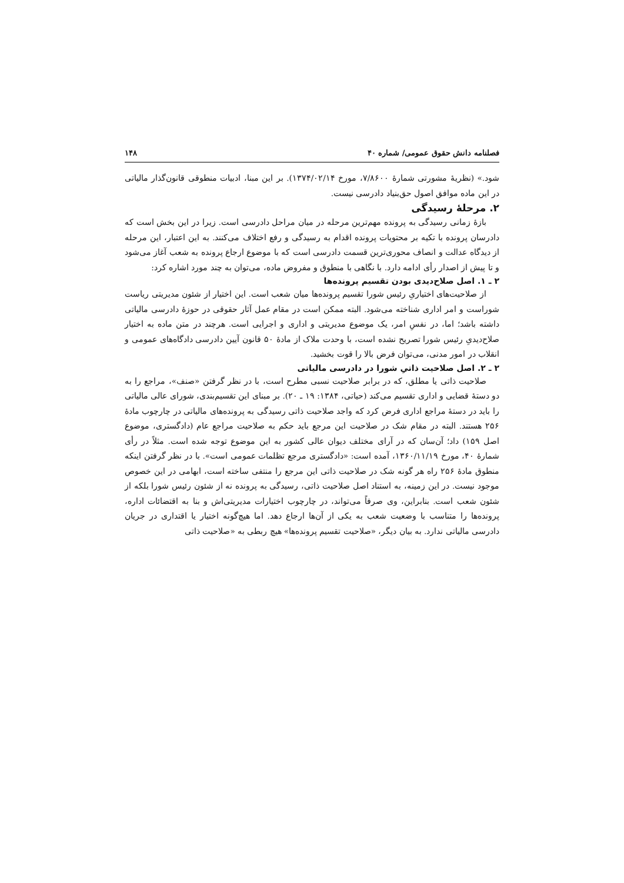فصلنامه دانش حقوق عمومی/ شماره ۴۰ ۱۴۸
شود.» (نظریهٔ مشورتی شمارهٔ ۷/۸۶۰۰، مورخ ۱۳۷۴/۰۲/۱۴). بر این مبنا، ادبیات منطوقی قانون‌گذار مالیاتی در این ماده موافق اصول حق‌بنیاد دادرسی نیست.
۲. مرحلهٔ رسیدگی
بازهٔ زمانی رسیدگی به پرونده مهم‌ترین مرحله در میان مراحل دادرسی است. زیرا در این بخش است که دادرسان پرونده با تکیه بر محتویات پرونده اقدام به رسیدگی و رفع اختلاف می‌کنند. به این اعتبار، این مرحله از دیدگاه عدالت و انصاف محوری‌ترین قسمت دادرسی است که با موضوع ارجاع پرونده به شعب آغاز می‌شود و تا پیش از اصدار رأی ادامه دارد. با نگاهی با منطوق و مفروض ماده، می‌توان به چند مورد اشاره کرد:
۲ ـ ۱. اصل صلاح‌دیدی بودن تقسیم پرونده‌ها
از صلاحیت‌های اختیاریِ رئیس شورا تقسیم پرونده‌ها میان شعب است. این اختیار از شئون مدیریتی ریاست شوراست و امر اداری شناخته می‌شود. البته ممکن است در مقام عمل آثار حقوقی در حوزهٔ دادرسی مالیاتی داشته باشد؛ اما، در نفسِ امر، یک موضوع مدیریتی و اداری و اجرایی است. هرچند در متن ماده به اختیار صلاح‌دیدیِ رئیس شورا تصریح نشده است، با وحدت ملاک از مادهٔ ۵۰ قانون آیین دادرسی دادگاه‌های عمومی و انقلاب در امور مدنی، می‌توان فرض بالا را قوت بخشید.
۲ ـ ۲. اصل صلاحیت ذاتیِ شورا در دادرسی مالیاتی
صلاحیت ذاتی یا مطلق، که در برابر صلاحیت نسبی مطرح است، با در نظر گرفتن «صنف»، مراجع را به دو دستهٔ قضایی و اداری تقسیم می‌کند (حیاتی، ۱۳۸۴: ۱۹ ـ ۲۰). بر مبنای این تقسیم‌بندی، شورای عالی مالیاتی را باید در دستهٔ مراجع اداری فرض کرد که واجد صلاحیت ذاتی رسیدگی به پرونده‌های مالیاتی در چارچوب مادهٔ ۲۵۶ هستند. البته در مقام شک در صلاحیت این مرجع باید حکم به صلاحیت مراجع عام (دادگستری، موضوع اصل ۱۵۹) داد؛ آن‌سان که در آرای مختلف دیوان عالی کشور به این موضوع توجه شده است. مثلاً در رأی شمارهٔ ۴۰، مورخ ۱۳۶۰/۱۱/۱۹، آمده است: «دادگستری مرجع تظلمات عمومی است». با در نظر گرفتن اینکه منطوق مادهٔ ۲۵۶ راه هر گونه شک در صلاحیت ذاتی این مرجع را منتفی ساخته است، ابهامی در این خصوص موجود نیست. در این زمینه، به استناد اصل صلاحیت ذاتی، رسیدگی به پرونده نه از شئون رئیس شورا بلکه از شئون شعب است. بنابراین، وی صرفاً می‌تواند، در چارچوب اختیارات مدیریتی‌اش و بنا به اقتضائات اداره، پرونده‌ها را متناسب با وضعیت شعب به یکی از آن‌ها ارجاع دهد. اما هیچ‌گونه اختیار یا اقتداری در جریان دادرسی مالیاتی ندارد. به بیان دیگر، «صلاحیت تقسیم پرونده‌ها» هیچ ربطی به «صلاحیت ذاتی